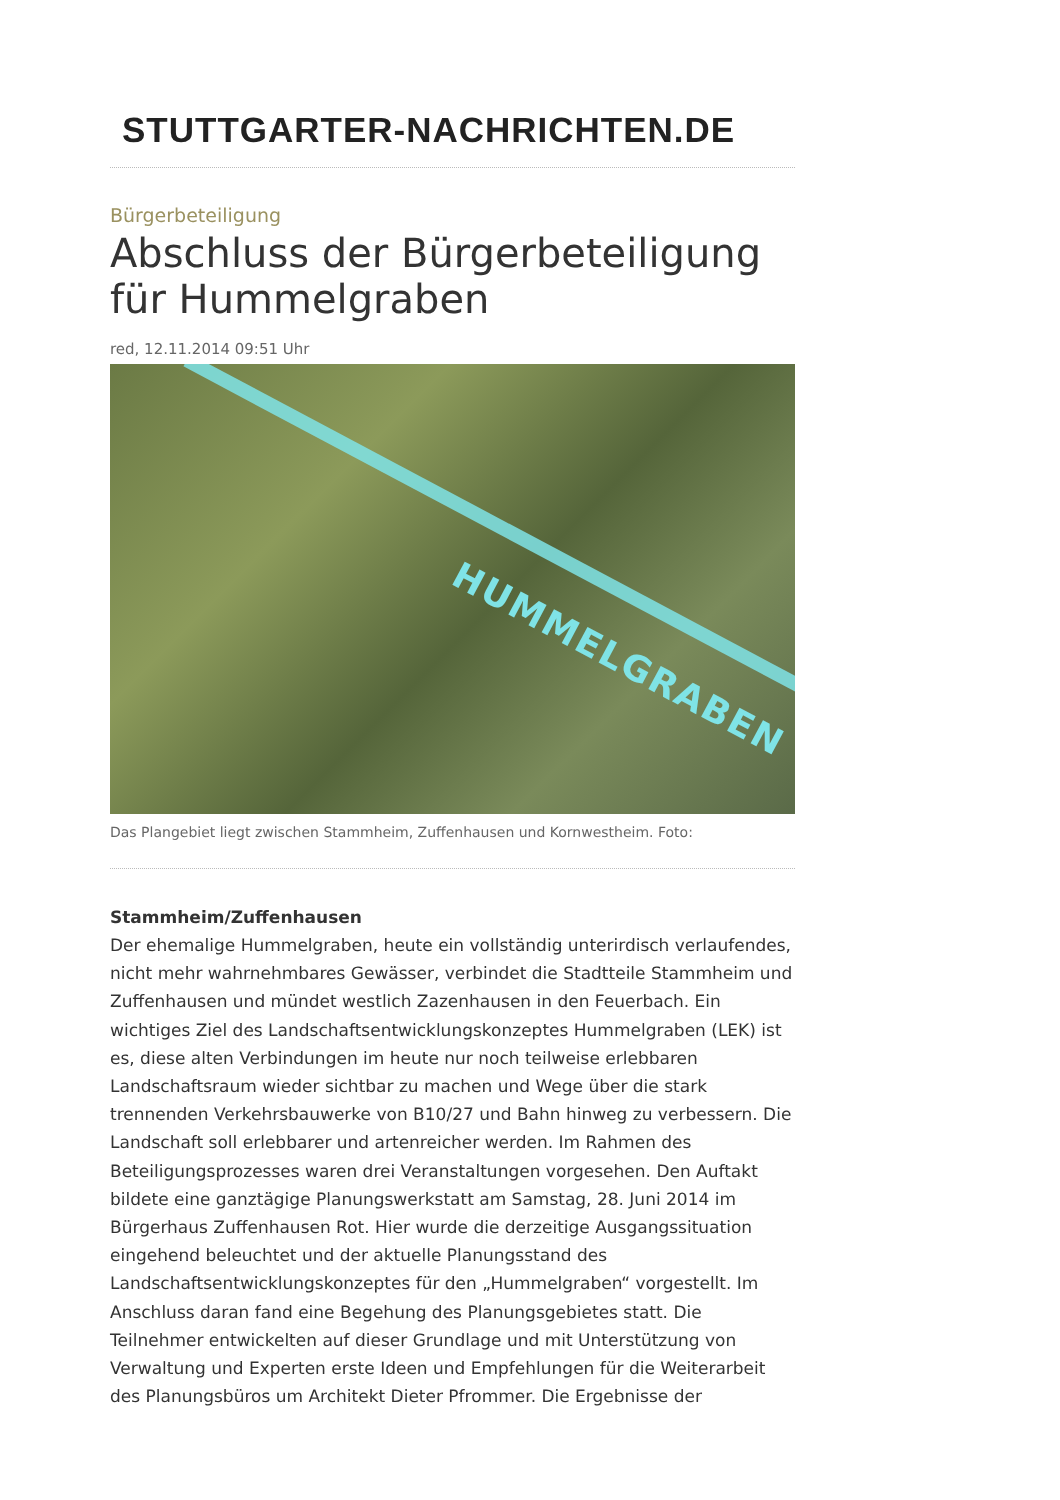STUTTGARTER-NACHRICHTEN.DE
Bürgerbeteiligung
Abschluss der Bürgerbeteiligung für Hummelgraben
red, 12.11.2014 09:51 Uhr
HUMMELGRABEN
Das Plangebiet liegt zwischen Stammheim, Zuffenhausen und Kornwestheim. Foto:
Stammheim/Zuffenhausen
Der ehemalige Hummelgraben, heute ein vollständig unterirdisch verlaufendes, nicht mehr wahrnehmbares Gewässer, verbindet die Stadtteile Stammheim und Zuffenhausen und mündet westlich Zazenhausen in den Feuerbach. Ein wichtiges Ziel des Landschaftsentwicklungskonzeptes Hummelgraben (LEK) ist es, diese alten Verbindungen im heute nur noch teilweise erlebbaren Landschaftsraum wieder sichtbar zu machen und Wege über die stark trennenden Verkehrsbauwerke von B10/27 und Bahn hinweg zu verbessern. Die Landschaft soll erlebbarer und artenreicher werden. Im Rahmen des Beteiligungsprozesses waren drei Veranstaltungen vorgesehen. Den Auftakt bildete eine ganztägige Planungswerkstatt am Samstag, 28. Juni 2014 im Bürgerhaus Zuffenhausen Rot. Hier wurde die derzeitige Ausgangssituation eingehend beleuchtet und der aktuelle Planungsstand des Landschaftsentwicklungskonzeptes für den „Hummelgraben“ vorgestellt. Im Anschluss daran fand eine Begehung des Planungsgebietes statt. Die Teilnehmer entwickelten auf dieser Grundlage und mit Unterstützung von Verwaltung und Experten erste Ideen und Empfehlungen für die Weiterarbeit des Planungsbüros um Architekt Dieter Pfrommer. Die Ergebnisse der